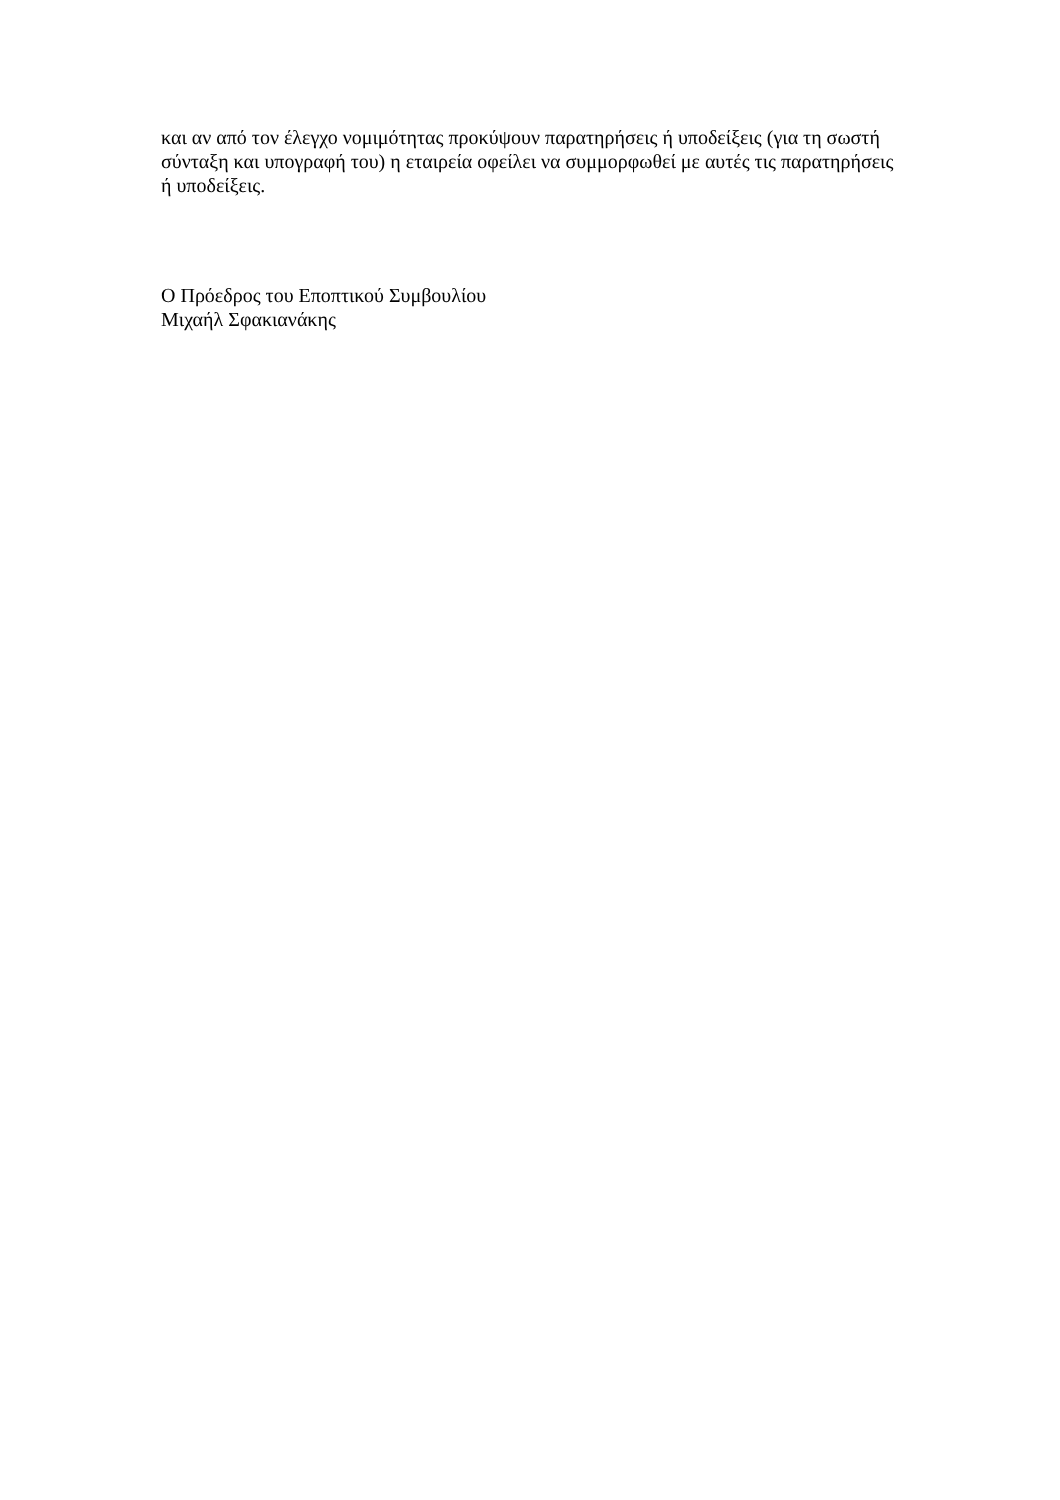και αν από τον έλεγχο νομιμότητας προκύψουν παρατηρήσεις ή υποδείξεις (για τη σωστή σύνταξη και υπογραφή του) η εταιρεία οφείλει να συμμορφωθεί με αυτές τις παρατηρήσεις ή υποδείξεις.
Ο Πρόεδρος του Εποπτικού Συμβουλίου
Μιχαήλ Σφακιανάκης